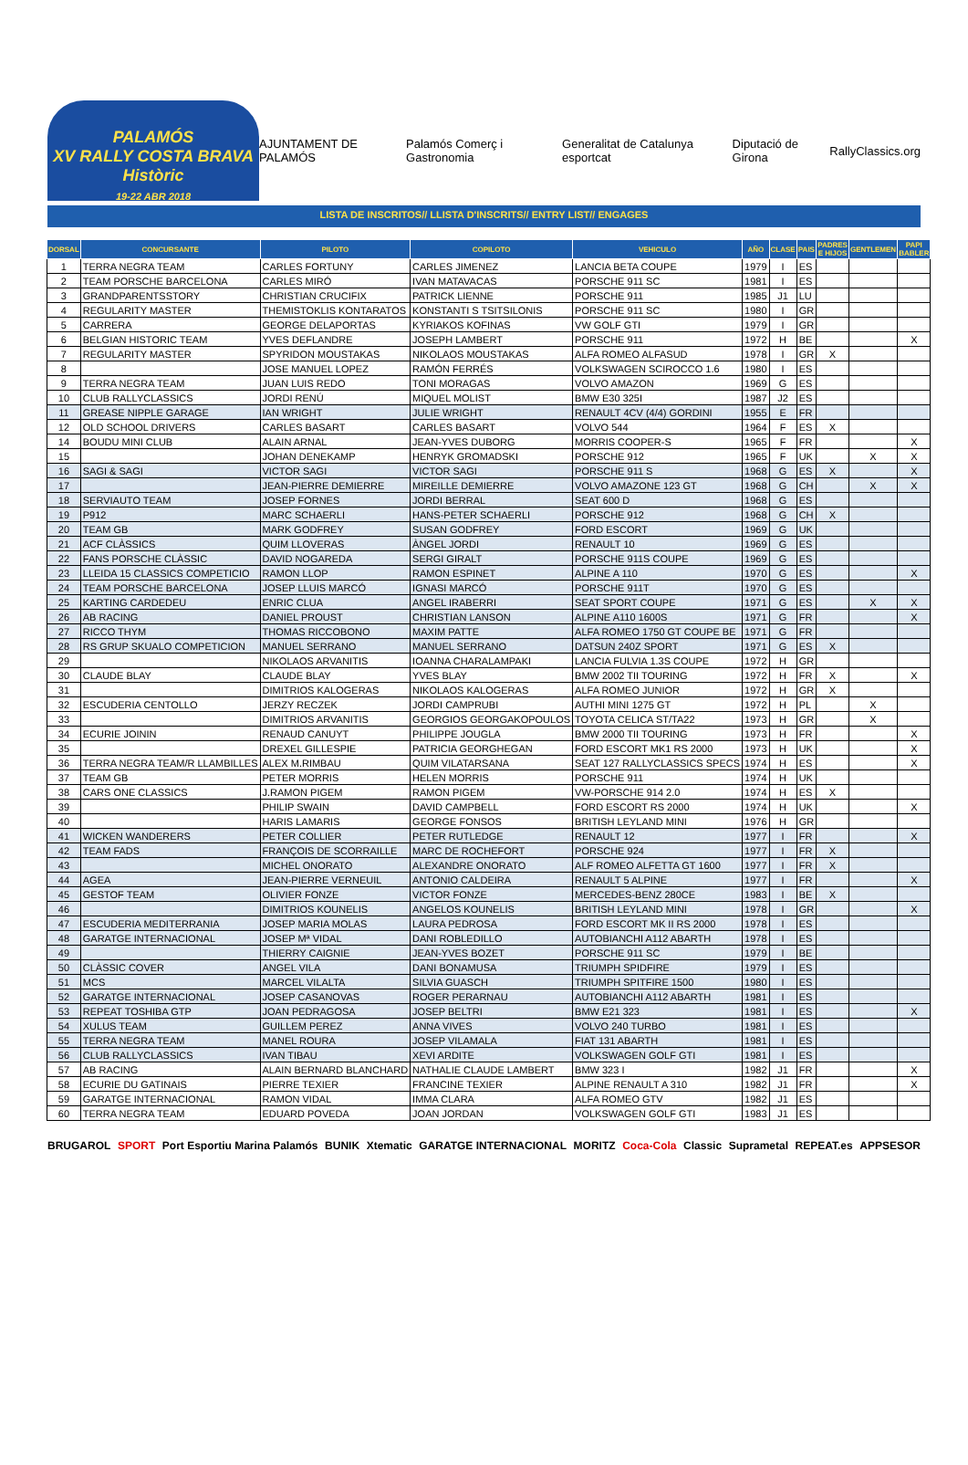PALAMÓS
XV RALLY COSTA BRAVA Històric
19-22 ABR 2018
AJUNTAMENT DE PALAMÓS Palamós Comerç i Gastronomia Generalitat de Catalunya esportcat Diputació de Girona RallyClassics.org
LISTA DE INSCRITOS// LLISTA D'INSCRITS// ENTRY LIST// ENGAGES
| DORSAL | CONCURSANTE | PILOTO | COPILOTO | VEHICULO | AÑO | CLASE | PAIS | PADRES E HIJOS | GENTLEMEN | PAPI BABLER |
| --- | --- | --- | --- | --- | --- | --- | --- | --- | --- | --- |
| 1 | TERRA NEGRA TEAM | CARLES FORTUNY | CARLES JIMENEZ | LANCIA BETA COUPE | 1979 | I | ES | | | |
| 2 | TEAM PORSCHE BARCELONA | CARLES MIRÓ | IVAN MATAVACAS | PORSCHE 911 SC | 1981 | I | ES | | | |
| 3 | GRANDPARENTSSTORY | CHRISTIAN CRUCIFIX | PATRICK LIENNE | PORSCHE 911 | 1985 | J1 | LU | | | |
| 4 | REGULARITY MASTER | THEMISTOKLIS KONTARATOS | KONSTANTI S TSITSILONIS | PORSCHE 911 SC | 1980 | I | GR | | | |
| 5 | CARRERA | GEORGE DELAPORTAS | KYRIAKOS KOFINAS | VW GOLF GTI | 1979 | I | GR | | | |
| 6 | BELGIAN HISTORIC TEAM | YVES DEFLANDRE | JOSEPH LAMBERT | PORSCHE 911 | 1972 | H | BE | | | X |
| 7 | REGULARITY MASTER | SPYRIDON MOUSTAKAS | NIKOLAOS MOUSTAKAS | ALFA ROMEO ALFASUD | 1978 | I | GR | X | | |
| 8 | | JOSE MANUEL LOPEZ | RAMÓN FERRÉS | VOLKSWAGEN SCIROCCO 1.6 | 1980 | I | ES | | | |
| 9 | TERRA NEGRA TEAM | JUAN LUIS REDO | TONI MORAGAS | VOLVO AMAZON | 1969 | G | ES | | | |
| 10 | CLUB RALLYCLASSICS | JORDI RENÚ | MIQUEL MOLIST | BMW E30 325I | 1987 | J2 | ES | | | |
| 11 | GREASE NIPPLE GARAGE | IAN WRIGHT | JULIE WRIGHT | RENAULT 4CV (4/4) GORDINI | 1955 | E | FR | | | |
| 12 | OLD SCHOOL DRIVERS | CARLES BASART | CARLES BASART | VOLVO 544 | 1964 | F | ES | X | | |
| 14 | BOUDU MINI CLUB | ALAIN ARNAL | JEAN-YVES DUBORG | MORRIS COOPER-S | 1965 | F | FR | | | X |
| 15 | | JOHAN DENEKAMP | HENRYK GROMADSKI | PORSCHE 912 | 1965 | F | UK | | X | X |
| 16 | SAGI & SAGI | VICTOR SAGI | VICTOR SAGI | PORSCHE 911 S | 1968 | G | ES | X | | X |
| 17 | | JEAN-PIERRE DEMIERRE | MIREILLE DEMIERRE | VOLVO AMAZONE 123 GT | 1968 | G | CH | | X | X |
| 18 | SERVIAUTO TEAM | JOSEP FORNES | JORDI BERRAL | SEAT 600 D | 1968 | G | ES | | | |
| 19 | P912 | MARC SCHAERLI | HANS-PETER SCHAERLI | PORSCHE 912 | 1968 | G | CH | X | | |
| 20 | TEAM GB | MARK GODFREY | SUSAN GODFREY | FORD ESCORT | 1969 | G | UK | | | |
| 21 | ACF CLÀSSICS | QUIM LLOVERAS | ÀNGEL JORDI | RENAULT 10 | 1969 | G | ES | | | |
| 22 | FANS PORSCHE CLÀSSIC | DAVID NOGAREDA | SERGI GIRALT | PORSCHE 911S COUPE | 1969 | G | ES | | | |
| 23 | LLEIDA 15 CLASSICS COMPETICIO | RAMON LLOP | RAMON ESPINET | ALPINE A 110 | 1970 | G | ES | | | X |
| 24 | TEAM PORSCHE BARCELONA | JOSEP LLUIS MARCÓ | IGNASI MARCÓ | PORSCHE 911T | 1970 | G | ES | | | |
| 25 | KARTING CARDEDEU | ENRIC CLUA | ANGEL IRABERRI | SEAT SPORT COUPE | 1971 | G | ES | | X | X |
| 26 | AB RACING | DANIEL PROUST | CHRISTIAN LANSON | ALPINE A110 1600S | 1971 | G | FR | | | X |
| 27 | RICCO THYM | THOMAS RICCOBONO | MAXIM PATTE | ALFA ROMEO 1750 GT COUPE BE | 1971 | G | FR | | | |
| 28 | RS GRUP SKUALO COMPETICION | MANUEL SERRANO | MANUEL SERRANO | DATSUN 240Z SPORT | 1971 | G | ES | X | | |
| 29 | | NIKOLAOS ARVANITIS | IOANNA CHARALAMPAKI | LANCIA FULVIA 1.3S COUPE | 1972 | H | GR | | | |
| 30 | CLAUDE BLAY | CLAUDE BLAY | YVES BLAY | BMW 2002 TII TOURING | 1972 | H | FR | X | | X |
| 31 | | DIMITRIOS KALOGERAS | NIKOLAOS KALOGERAS | ALFA ROMEO JUNIOR | 1972 | H | GR | X | | |
| 32 | ESCUDERIA CENTOLLO | JERZY RECZEK | JORDI CAMPRUBI | AUTHI MINI 1275 GT | 1972 | H | PL | | X | |
| 33 | | DIMITRIOS ARVANITIS | GEORGIOS GEORGAKOPOULOS | TOYOTA CELICA ST/TA22 | 1973 | H | GR | | X | |
| 34 | ECURIE JOININ | RENAUD CANUYT | PHILIPPE JOUGLA | BMW 2000 TII TOURING | 1973 | H | FR | | | X |
| 35 | | DREXEL GILLESPIE | PATRICIA GEORGHEGAN | FORD ESCORT MK1 RS 2000 | 1973 | H | UK | | | X |
| 36 | TERRA NEGRA TEAM/R LLAMBILLES | ALEX M.RIMBAU | QUIM VILATARSANA | SEAT 127 RALLYCLASSICS SPECS | 1974 | H | ES | | | X |
| 37 | TEAM GB | PETER MORRIS | HELEN MORRIS | PORSCHE 911 | 1974 | H | UK | | | |
| 38 | CARS ONE CLASSICS | J.RAMON PIGEM | RAMON PIGEM | VW-PORSCHE 914 2.0 | 1974 | H | ES | X | | |
| 39 | | PHILIP SWAIN | DAVID CAMPBELL | FORD ESCORT RS 2000 | 1974 | H | UK | | | X |
| 40 | | HARIS LAMARIS | GEORGE FONSOS | BRITISH LEYLAND MINI | 1976 | H | GR | | | |
| 41 | WICKEN WANDERERS | PETER COLLIER | PETER RUTLEDGE | RENAULT 12 | 1977 | I | FR | | | X |
| 42 | TEAM FADS | FRANÇOIS DE SCORRAILLE | MARC DE ROCHEFORT | PORSCHE 924 | 1977 | I | FR | X | | |
| 43 | | MICHEL ONORATO | ALEXANDRE ONORATO | ALF ROMEO ALFETTA GT 1600 | 1977 | I | FR | X | | |
| 44 | AGEA | JEAN-PIERRE VERNEUIL | ANTONIO CALDEIRA | RENAULT 5 ALPINE | 1977 | I | FR | | | X |
| 45 | GESTOF TEAM | OLIVIER FONZE | VICTOR FONZE | MERCEDES-BENZ 280CE | 1983 | I | BE | X | | |
| 46 | | DIMITRIOS KOUNELIS | ANGELOS KOUNELIS | BRITISH LEYLAND MINI | 1978 | I | GR | | | X |
| 47 | ESCUDERIA MEDITERRANIA | JOSEP MARIA MOLAS | LAURA PEDROSA | FORD ESCORT MK II RS 2000 | 1978 | I | ES | | | |
| 48 | GARATGE INTERNACIONAL | JOSEP Mª VIDAL | DANI ROBLEDILLO | AUTOBIANCHI A112 ABARTH | 1978 | I | ES | | | |
| 49 | | THIERRY CAIGNIE | JEAN-YVES BOZET | PORSCHE 911 SC | 1979 | I | BE | | | |
| 50 | CLÀSSIC COVER | ANGEL VILA | DANI BONAMUSA | TRIUMPH SPIDFIRE | 1979 | I | ES | | | |
| 51 | MCS | MARCEL VILALTA | SILVIA GUASCH | TRIUMPH SPITFIRE 1500 | 1980 | I | ES | | | |
| 52 | GARATGE INTERNACIONAL | JOSEP CASANOVAS | ROGER PERARNAU | AUTOBIANCHI A112 ABARTH | 1981 | I | ES | | | |
| 53 | REPEAT TOSHIBA GTP | JOAN PEDRAGOSA | JOSEP BELTRI | BMW E21 323 | 1981 | I | ES | | | X |
| 54 | XULUS TEAM | GUILLEM PEREZ | ANNA VIVES | VOLVO 240 TURBO | 1981 | I | ES | | | |
| 55 | TERRA NEGRA TEAM | MANEL ROURA | JOSEP VILAMALA | FIAT 131 ABARTH | 1981 | I | ES | | | |
| 56 | CLUB RALLYCLASSICS | IVAN TIBAU | XEVI ARDITE | VOLKSWAGEN GOLF GTI | 1981 | I | ES | | | |
| 57 | AB RACING | ALAIN BERNARD BLANCHARD | NATHALIE CLAUDE LAMBERT | BMW 323 I | 1982 | J1 | FR | | | X |
| 58 | ECURIE DU GATINAIS | PIERRE TEXIER | FRANCINE TEXIER | ALPINE RENAULT A 310 | 1982 | J1 | FR | | | X |
| 59 | GARATGE INTERNACIONAL | RAMON VIDAL | IMMA CLARA | ALFA ROMEO GTV | 1982 | J1 | ES | | | |
| 60 | TERRA NEGRA TEAM | EDUARD POVEDA | JOAN JORDAN | VOLKSWAGEN GOLF GTI | 1983 | J1 | ES | | | |
BRUGAROL SPORT Port Esportiu Marina Palamós BUNIK Xtematic GARATGE INTERNACIONAL MORITZ Coca-Cola Classic Suprametal REPEAT.es APPSESOR